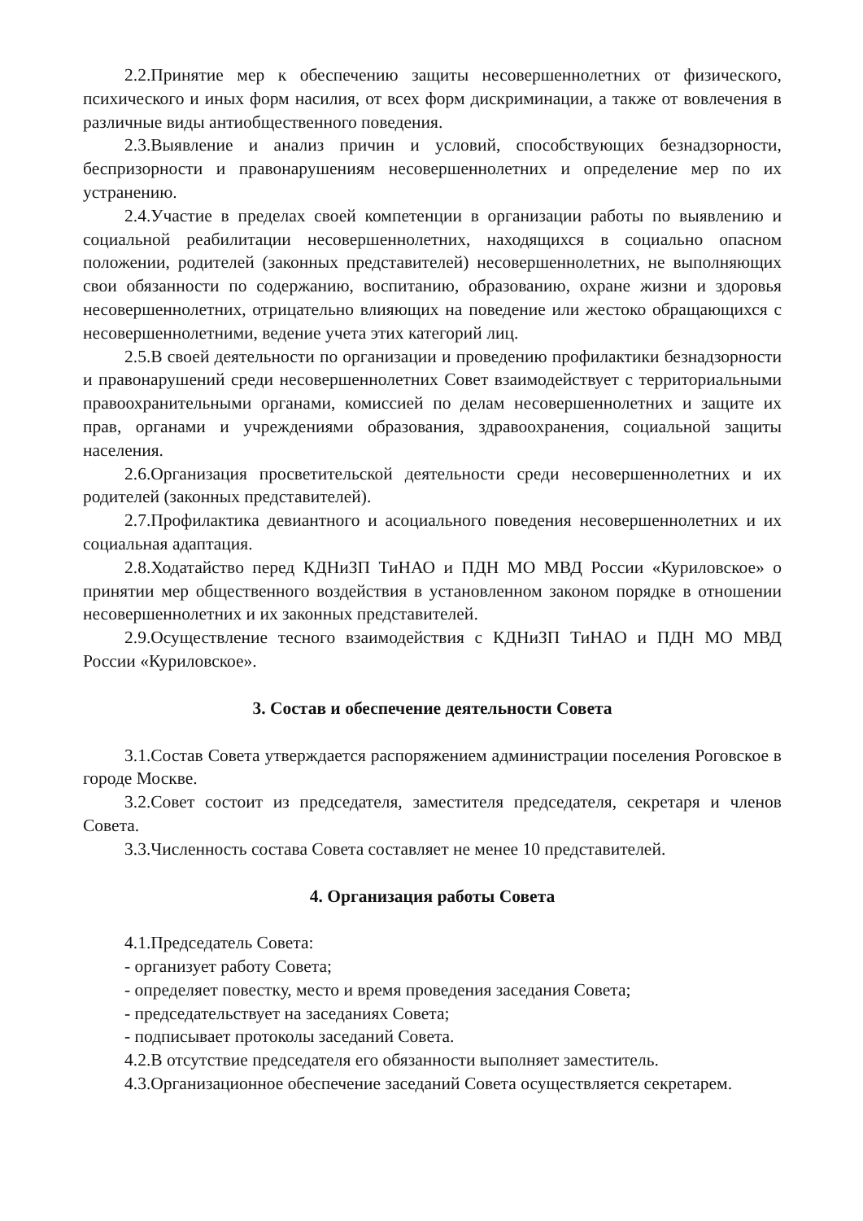2.2.Принятие мер к обеспечению защиты несовершеннолетних от физического, психического и иных форм насилия, от всех форм дискриминации, а также от вовлечения в различные виды антиобщественного поведения.
2.3.Выявление и анализ причин и условий, способствующих безнадзорности, беспризорности и правонарушениям несовершеннолетних и определение мер по их устранению.
2.4.Участие в пределах своей компетенции в организации работы по выявлению и социальной реабилитации несовершеннолетних, находящихся в социально опасном положении, родителей (законных представителей) несовершеннолетних, не выполняющих свои обязанности по содержанию, воспитанию, образованию, охране жизни и здоровья несовершеннолетних, отрицательно влияющих на поведение или жестоко обращающихся с несовершеннолетними, ведение учета этих категорий лиц.
2.5.В своей деятельности по организации и проведению профилактики безнадзорности и правонарушений среди несовершеннолетних Совет взаимодействует с территориальными правоохранительными органами, комиссией по делам несовершеннолетних и защите их прав, органами и учреждениями образования, здравоохранения, социальной защиты населения.
2.6.Организация просветительской деятельности среди несовершеннолетних и их родителей (законных представителей).
2.7.Профилактика девиантного и асоциального поведения несовершеннолетних и их социальная адаптация.
2.8.Ходатайство перед КДНиЗП ТиНАО и ПДН МО МВД России «Куриловское» о принятии мер общественного воздействия в установленном законом порядке в отношении несовершеннолетних и их законных представителей.
2.9.Осуществление тесного взаимодействия с КДНиЗП ТиНАО и ПДН МО МВД России «Куриловское».
3. Состав и обеспечение деятельности Совета
3.1.Состав Совета утверждается распоряжением администрации поселения Роговское в городе Москве.
3.2.Совет состоит из председателя, заместителя председателя, секретаря и членов Совета.
3.3.Численность состава Совета составляет не менее 10 представителей.
4. Организация работы Совета
4.1.Председатель Совета:
- организует работу Совета;
- определяет повестку, место и время проведения заседания Совета;
- председательствует на заседаниях Совета;
- подписывает протоколы заседаний Совета.
4.2.В отсутствие председателя его обязанности выполняет заместитель.
4.3.Организационное обеспечение заседаний Совета осуществляется секретарем.